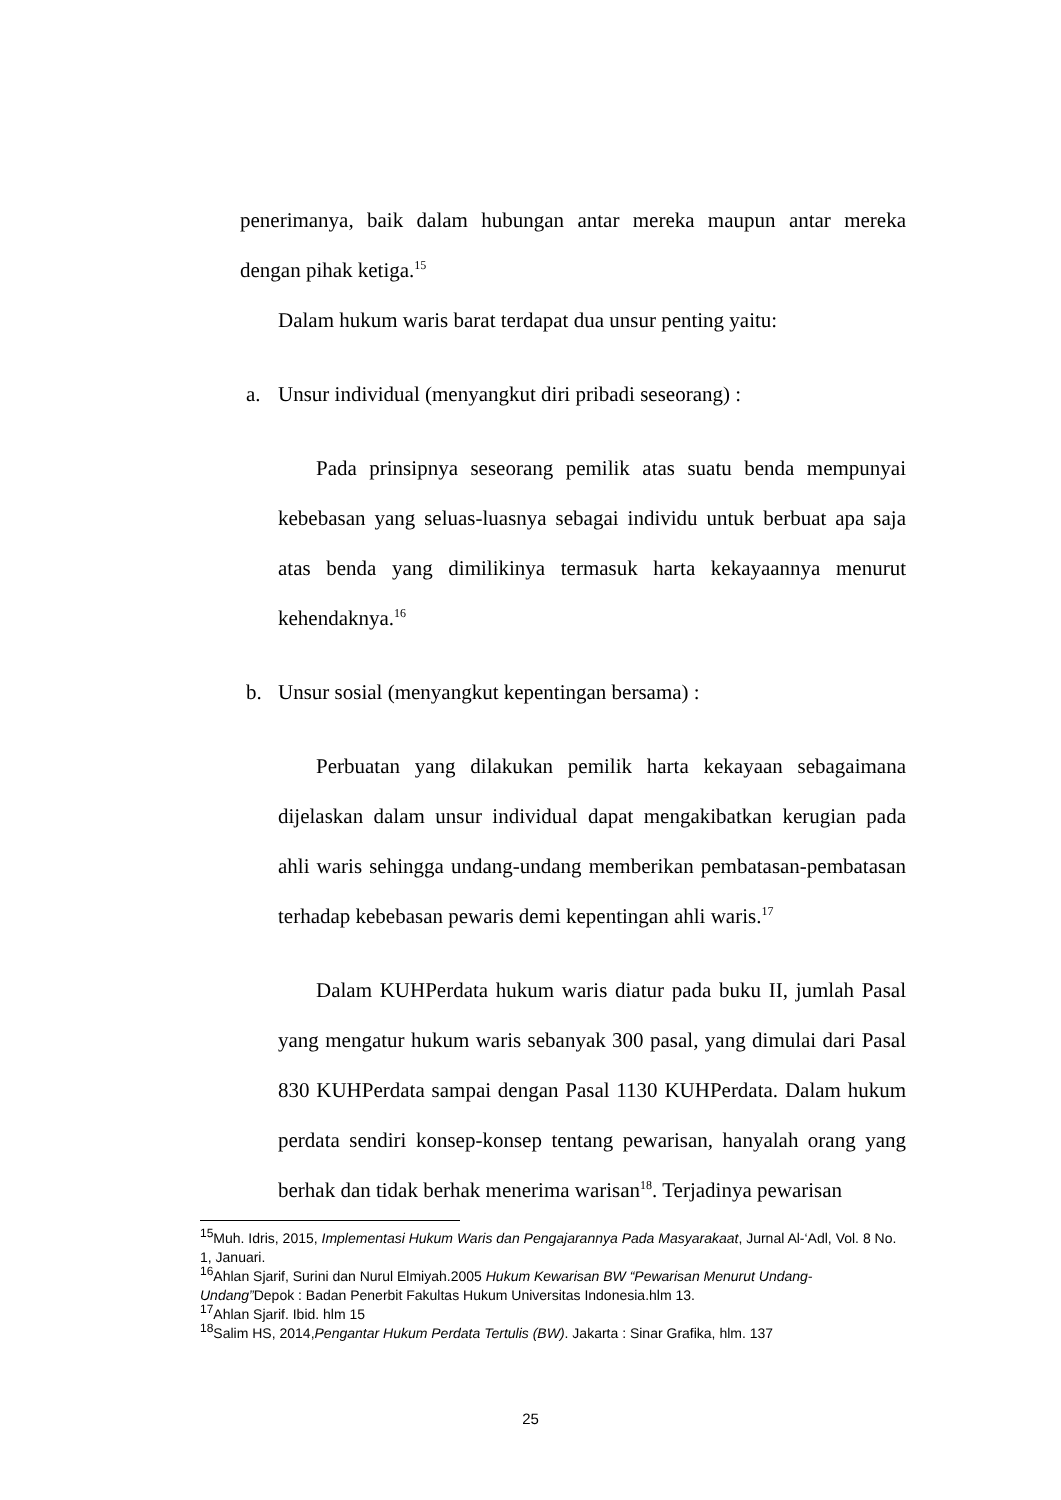penerimanya, baik dalam hubungan antar mereka maupun antar mereka dengan pihak ketiga.<sup>15</sup>
Dalam hukum waris barat terdapat dua unsur penting yaitu:
a. Unsur individual (menyangkut diri pribadi seseorang) :
Pada prinsipnya seseorang pemilik atas suatu benda mempunyai kebebasan yang seluas-luasnya sebagai individu untuk berbuat apa saja atas benda yang dimilikinya termasuk harta kekayaannya menurut kehendaknya.<sup>16</sup>
b. Unsur sosial (menyangkut kepentingan bersama) :
Perbuatan yang dilakukan pemilik harta kekayaan sebagaimana dijelaskan dalam unsur individual dapat mengakibatkan kerugian pada ahli waris sehingga undang-undang memberikan pembatasan-pembatasan terhadap kebebasan pewaris demi kepentingan ahli waris.<sup>17</sup>
Dalam KUHPerdata hukum waris diatur pada buku II, jumlah Pasal yang mengatur hukum waris sebanyak 300 pasal, yang dimulai dari Pasal 830 KUHPerdata sampai dengan Pasal 1130 KUHPerdata. Dalam hukum perdata sendiri konsep-konsep tentang pewarisan, hanyalah orang yang berhak dan tidak berhak menerima warisan<sup>18</sup>. Terjadinya pewarisan
<sup>15</sup> Muh. Idris, 2015, Implementasi Hukum Waris dan Pengajarannya Pada Masyarakaat, Jurnal Al-‘Adl, Vol. 8 No. 1, Januari.
<sup>16</sup> Ahlan Sjarif, Surini dan Nurul Elmiyah.2005 Hukum Kewarisan BW “Pewarisan Menurut Undang-Undang”Depok : Badan Penerbit Fakultas Hukum Universitas Indonesia.hlm 13.
<sup>17</sup> Ahlan Sjarif. Ibid. hlm 15
<sup>18</sup> Salim HS, 2014,Pengantar Hukum Perdata Tertulis (BW). Jakarta : Sinar Grafika, hlm. 137
25